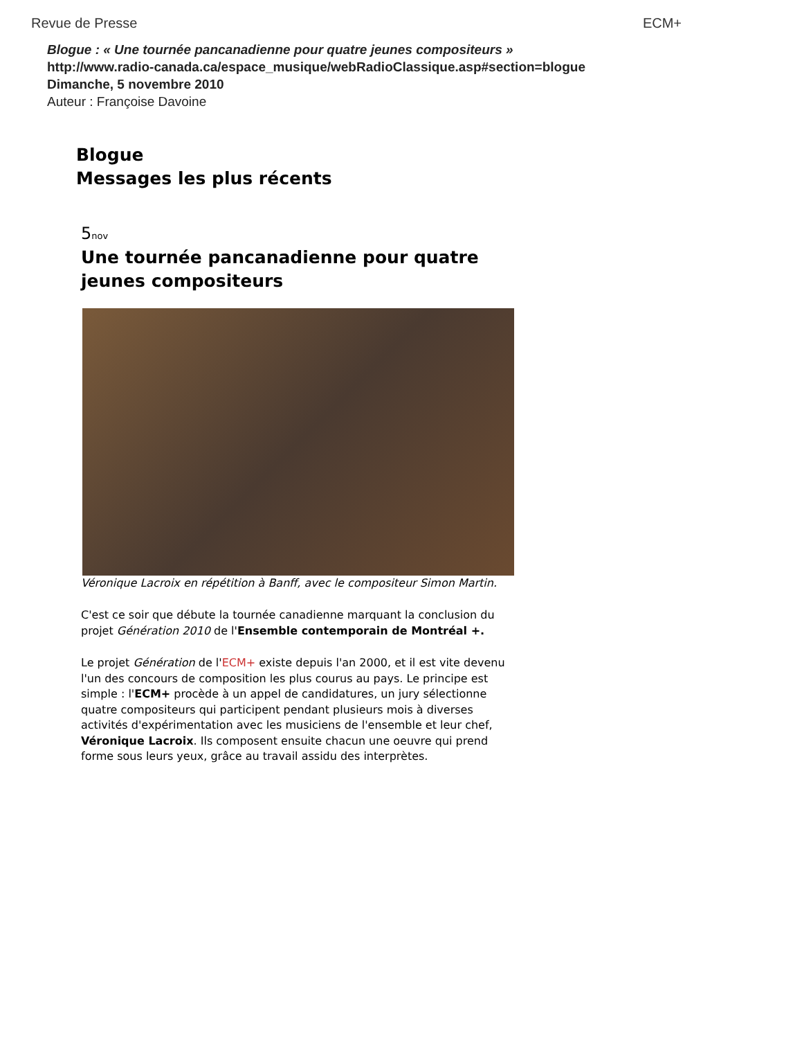Revue de Presse ECM+
Blogue : « Une tournée pancanadienne pour quatre jeunes compositeurs »
http://www.radio-canada.ca/espace_musique/webRadioClassique.asp#section=blogue
Dimanche, 5 novembre 2010
Auteur : Françoise Davoine
Blogue
Messages les plus récents
5nov
Une tournée pancanadienne pour quatre jeunes compositeurs
Véronique Lacroix en répétition à Banff, avec le compositeur Simon Martin.
C'est ce soir que débute la tournée canadienne marquant la conclusion du projet Génération 2010 de l'Ensemble contemporain de Montréal +.
Le projet Génération de l'ECM+ existe depuis l'an 2000, et il est vite devenu l'un des concours de composition les plus courus au pays. Le principe est simple : l'ECM+ procède à un appel de candidatures, un jury sélectionne quatre compositeurs qui participent pendant plusieurs mois à diverses activités d'expérimentation avec les musiciens de l'ensemble et leur chef, Véronique Lacroix. Ils composent ensuite chacun une oeuvre qui prend forme sous leurs yeux, grâce au travail assidu des interprètes.